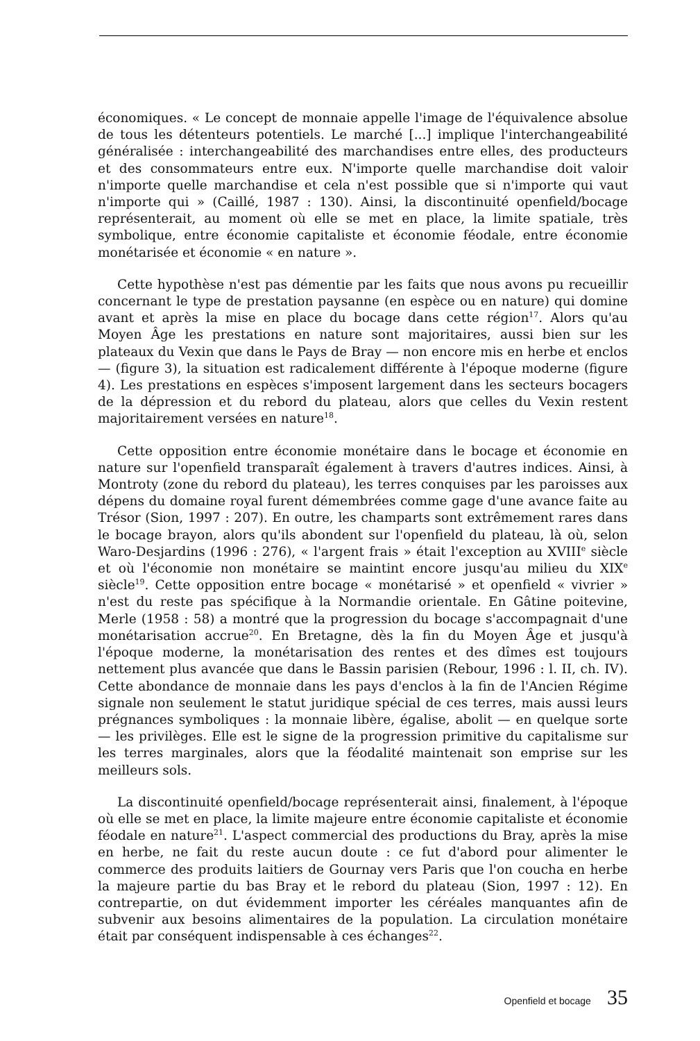économiques. « Le concept de monnaie appelle l'image de l'équivalence absolue de tous les détenteurs potentiels. Le marché [...] implique l'interchangeabilité généralisée : interchangeabilité des marchandises entre elles, des producteurs et des consommateurs entre eux. N'importe quelle marchandise doit valoir n'importe quelle marchandise et cela n'est possible que si n'importe qui vaut n'importe qui » (Caillé, 1987 : 130). Ainsi, la discontinuité openfield/bocage représenterait, au moment où elle se met en place, la limite spatiale, très symbolique, entre économie capitaliste et économie féodale, entre économie monétarisée et économie « en nature ».
Cette hypothèse n'est pas démentie par les faits que nous avons pu recueillir concernant le type de prestation paysanne (en espèce ou en nature) qui domine avant et après la mise en place du bocage dans cette région<sup>17</sup>. Alors qu'au Moyen Âge les prestations en nature sont majoritaires, aussi bien sur les plateaux du Vexin que dans le Pays de Bray — non encore mis en herbe et enclos — (figure 3), la situation est radicalement différente à l'époque moderne (figure 4). Les prestations en espèces s'imposent largement dans les secteurs bocagers de la dépression et du rebord du plateau, alors que celles du Vexin restent majoritairement versées en nature<sup>18</sup>.
Cette opposition entre économie monétaire dans le bocage et économie en nature sur l'openfield transparaît également à travers d'autres indices. Ainsi, à Montroty (zone du rebord du plateau), les terres conquises par les paroisses aux dépens du domaine royal furent démembrées comme gage d'une avance faite au Trésor (Sion, 1997 : 207). En outre, les champarts sont extrêmement rares dans le bocage brayon, alors qu'ils abondent sur l'openfield du plateau, là où, selon Waro-Desjardins (1996 : 276), « l'argent frais » était l'exception au XVIII<sup>e</sup> siècle et où l'économie non monétaire se maintint encore jusqu'au milieu du XIX<sup>e</sup> siècle<sup>19</sup>. Cette opposition entre bocage « monétarisé » et openfield « vivrier » n'est du reste pas spécifique à la Normandie orientale. En Gâtine poitevine, Merle (1958 : 58) a montré que la progression du bocage s'accompagnait d'une monétarisation accrue<sup>20</sup>. En Bretagne, dès la fin du Moyen Âge et jusqu'à l'époque moderne, la monétarisation des rentes et des dîmes est toujours nettement plus avancée que dans le Bassin parisien (Rebour, 1996 : l. II, ch. IV). Cette abondance de monnaie dans les pays d'enclos à la fin de l'Ancien Régime signale non seulement le statut juridique spécial de ces terres, mais aussi leurs prégnances symboliques : la monnaie libère, égalise, abolit — en quelque sorte — les privilèges. Elle est le signe de la progression primitive du capitalisme sur les terres marginales, alors que la féodalité maintenait son emprise sur les meilleurs sols.
La discontinuité openfield/bocage représenterait ainsi, finalement, à l'époque où elle se met en place, la limite majeure entre économie capitaliste et économie féodale en nature<sup>21</sup>. L'aspect commercial des productions du Bray, après la mise en herbe, ne fait du reste aucun doute : ce fut d'abord pour alimenter le commerce des produits laitiers de Gournay vers Paris que l'on coucha en herbe la majeure partie du bas Bray et le rebord du plateau (Sion, 1997 : 12). En contrepartie, on dut évidemment importer les céréales manquantes afin de subvenir aux besoins alimentaires de la population. La circulation monétaire était par conséquent indispensable à ces échanges<sup>22</sup>.
Openfield et bocage 35